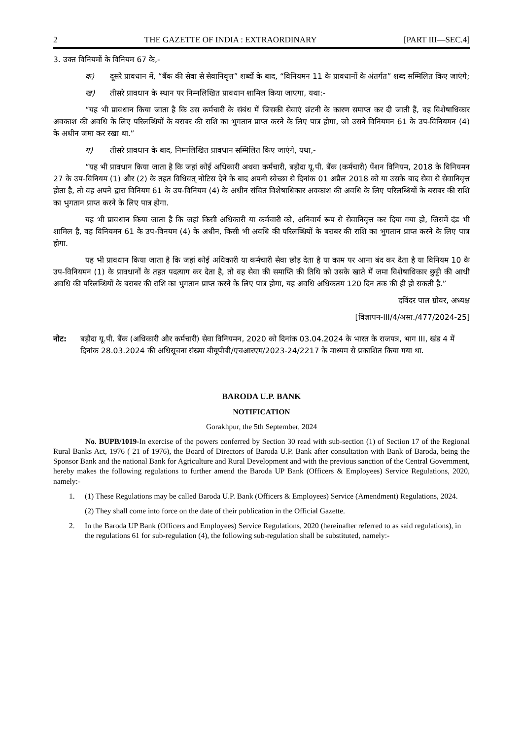2 THE GAZETTE OF INDIA : EXTRAORDINARY [PART III—SEC.4]
3. उक्त विनियमों के विनियम 67 के,-
क) दूसरे प्रावधान में, “बैंक की सेवा से सेवानिवृत्त” शब्दों के बाद, “विनियमन 11 के प्रावधानों के अंतर्गत” शब्द सम्मिलित किए जाएंगे;
ख) तीसरे प्रावधान के स्थान पर निम्नलिखित प्रावधान शामिल किया जाएगा, यथा:-
“यह भी प्रावधान किया जाता है कि उस कर्मचारी के संबंध में जिसकी सेवाएं छंटनी के कारण समाप्त कर दी जाती हैं, वह विशेषाधिकार अवकाश की अवधि के लिए परिलब्धियों के बराबर की राशि का भुगतान प्राप्त करने के लिए पात्र होगा, जो उसने विनियमन 61 के उप-विनियमन (4) के अधीन जमा कर रखा था.”
ग) तीसरे प्रावधान के बाद, निम्नलिखित प्रावधान सम्मिलित किए जाएंगे, यथा,-
“यह भी प्रावधान किया जाता है कि जहां कोई अधिकारी अथवा कर्मचारी, बड़ौदा यू.पी. बैंक (कर्मचारी) पेंशन विनियम, 2018 के विनियमन 27 के उप-विनियम (1) और (2) के तहत विधिवत् नोटिस देने के बाद अपनी स्वेच्छा से दिनांक 01 अप्रैल 2018 को या उसके बाद सेवा से सेवानिवृत्त होता है, तो वह अपने द्वारा विनियम 61 के उप-विनियम (4) के अधीन संचित विशेषाधिकार अवकाश की अवधि के लिए परिलब्धियों के बराबर की राशि का भुगतान प्राप्त करने के लिए पात्र होगा.
यह भी प्रावधान किया जाता है कि जहां किसी अधिकारी या कर्मचारी को, अनिवार्य रूप से सेवानिवृत्त कर दिया गया हो, जिसमें दंड भी शामिल है, वह विनियमन 61 के उप-विनयम (4) के अधीन, किसी भी अवधि की परिलब्धियों के बराबर की राशि का भुगतान प्राप्त करने के लिए पात्र होगा.
यह भी प्रावधान किया जाता है कि जहां कोई अधिकारी या कर्मचारी सेवा छोड़ देता है या काम पर आना बंद कर देता है या विनियम 10 के उप-विनियमन (1) के प्रावधानों के तहत पदत्याग कर देता है, तो वह सेवा की समाप्ति की तिथि को उसके खाते में जमा विशेषाधिकार छुट्टी की आधी अवधि की परिलब्धियों के बराबर की राशि का भुगतान प्राप्त करने के लिए पात्र होगा, यह अवधि अधिकतम 120 दिन तक की ही हो सकती है.”
दविंदर पाल ग्रोवर, अध्यक्ष
[विज्ञापन-III/4/असा./477/2024-25]
नोट: बड़ौदा यू.पी. बैंक (अधिकारी और कर्मचारी) सेवा विनियमन, 2020 को दिनांक 03.04.2024 के भारत के राजपत्र, भाग III, खंड 4 में दिनांक 28.03.2024 की अधिसूचना संख्या बीयूपीबी/एचआरएम/2023-24/2217 के माध्यम से प्रकाशित किया गया था.
BARODA U.P. BANK
NOTIFICATION
Gorakhpur, the 5th September, 2024
No. BUPB/1019-In exercise of the powers conferred by Section 30 read with sub-section (1) of Section 17 of the Regional Rural Banks Act, 1976 ( 21 of 1976), the Board of Directors of Baroda U.P. Bank after consultation with Bank of Baroda, being the Sponsor Bank and the national Bank for Agriculture and Rural Development and with the previous sanction of the Central Government, hereby makes the following regulations to further amend the Baroda UP Bank (Officers & Employees) Service Regulations, 2020, namely:-
1. (1) These Regulations may be called Baroda U.P. Bank (Officers & Employees) Service (Amendment) Regulations, 2024.
(2) They shall come into force on the date of their publication in the Official Gazette.
2. In the Baroda UP Bank (Officers and Employees) Service Regulations, 2020 (hereinafter referred to as said regulations), in the regulations 61 for sub-regulation (4), the following sub-regulation shall be substituted, namely:-